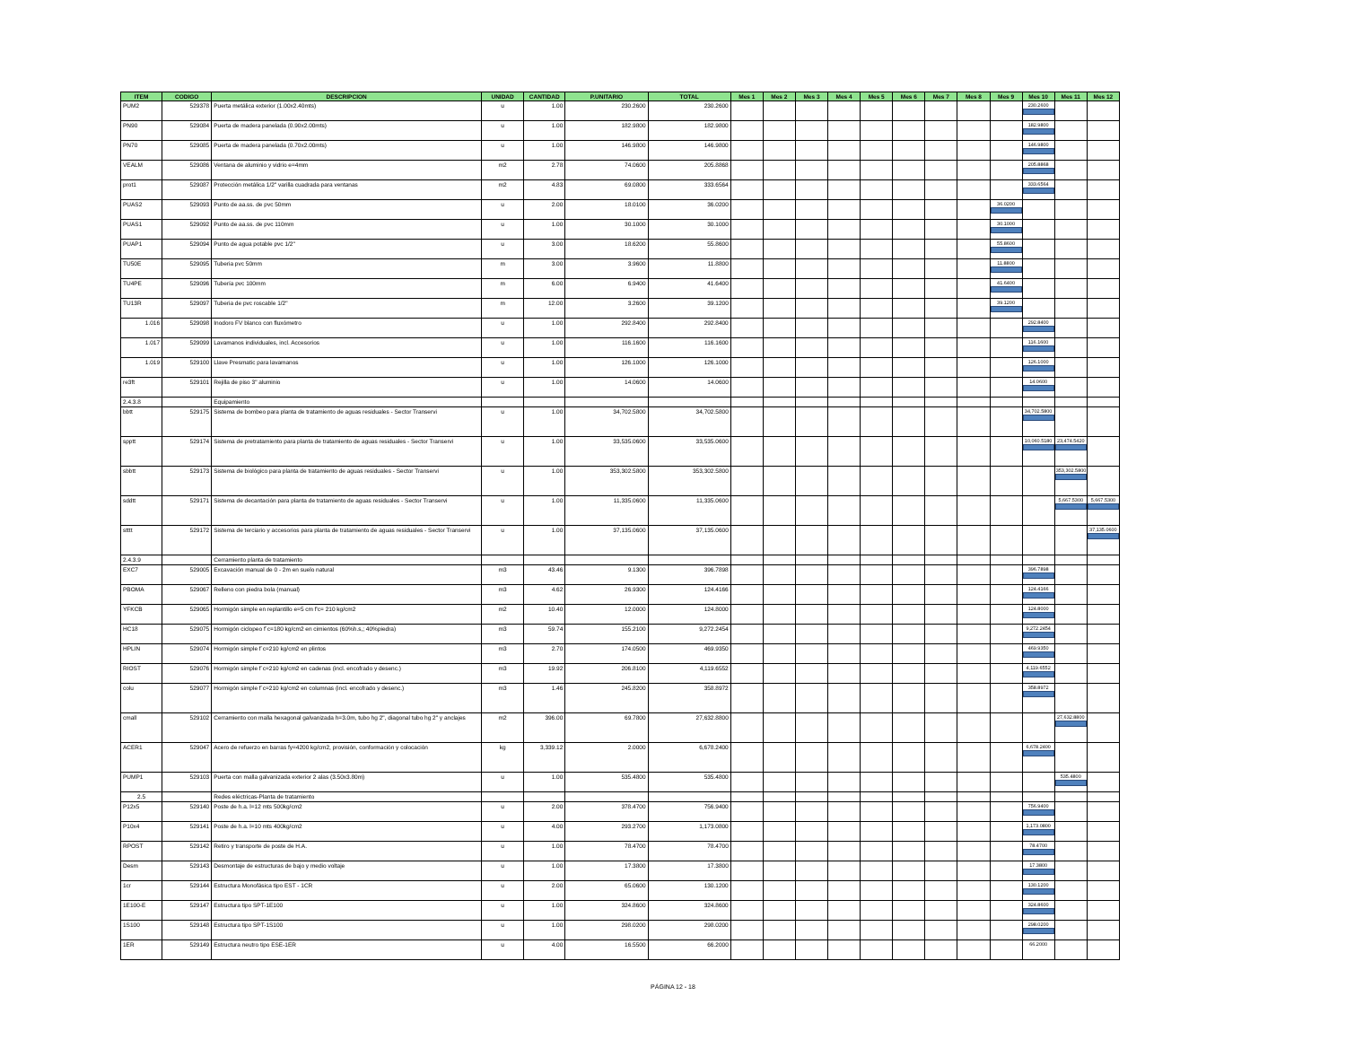| ITEM | CODIGO | DESCRIPCION | UNIDAD | CANTIDAD | P.UNITARIO | TOTAL | Mes 1 | Mes 2 | Mes 3 | Mes 4 | Mes 5 | Mes 6 | Mes 7 | Mes 8 | Mes 9 | Mes 10 | Mes 11 | Mes 12 |
| --- | --- | --- | --- | --- | --- | --- | --- | --- | --- | --- | --- | --- | --- | --- | --- | --- | --- | --- |
| PUM2 | 529378 | Puerta metálica exterior (1.00x2.40mts) | u | 1.00 | 230.2600 | 230.2600 | | | | | | | | | | 230.2600 | | |
| PN90 | 529084 | Puerta de madera panelada (0.90x2.00mts) | u | 1.00 | 182.9800 | 182.9800 | | | | | | | | | | 182.9800 | | |
| PN70 | 529085 | Puerta de madera panelada (0.70x2.00mts) | u | 1.00 | 146.9800 | 146.9800 | | | | | | | | | | 146.9800 | | |
| VEALM | 529086 | Ventana de aluminio y vidrio e=4mm | m2 | 2.78 | 74.0600 | 205.8868 | | | | | | | | | | 205.8868 | | |
| prot1 | 529087 | Protección metálica 1/2" varilla cuadrada para ventanas | m2 | 4.83 | 69.0800 | 333.6564 | | | | | | | | | | 333.6564 | | |
| PUAS2 | 529093 | Punto de aa.ss. de pvc 50mm | u | 2.00 | 18.0100 | 36.0200 | | | | | | | | | 36.0200 | | | |
| PUAS1 | 529092 | Punto de aa.ss. de pvc 110mm | u | 1.00 | 30.1000 | 30.1000 | | | | | | | | | 30.1000 | | | |
| PUAP1 | 529094 | Punto de agua potable pvc 1/2" | u | 3.00 | 18.6200 | 55.8600 | | | | | | | | | 55.8600 | | | |
| TU50E | 529095 | Tuberia pvc 50mm | m | 3.00 | 3.9600 | 11.8800 | | | | | | | | | 11.8800 | | | |
| TU4PE | 529096 | Tubería pvc 100mm | m | 6.00 | 6.9400 | 41.6400 | | | | | | | | | 41.6400 | | | |
| TU13R | 529097 | Tuberia de pvc roscable 1/2" | m | 12.00 | 3.2600 | 39.1200 | | | | | | | | | 39.1200 | | | |
| 1.016 | 529098 | Inodoro FV blanco con fluxómetro | u | 1.00 | 292.8400 | 292.8400 | | | | | | | | | | 292.8400 | | |
| 1.017 | 529099 | Lavamanos individuales, incl. Accesorios | u | 1.00 | 116.1600 | 116.1600 | | | | | | | | | | 116.1600 | | |
| 1.019 | 529100 | Llave Presmatic para lavamanos | u | 1.00 | 126.1000 | 126.1000 | | | | | | | | | | 126.1000 | | |
| re3ft | 529101 | Rejilla de piso 3" aluminio | u | 1.00 | 14.0600 | 14.0600 | | | | | | | | | | 14.0600 | | |
| 2.4.3.8 | | Equipamiento | | | | | | | | | | | | | | | | |
| bbtt | 529175 | Sistema de bombeo para planta de tratamiento de aguas residuales - Sector Transervi | u | 1.00 | 34,702.5800 | 34,702.5800 | | | | | | | | | | 34,702.5800 | | |
| spptt | 529174 | Sistema de pretratamiento para planta de tratamiento de aguas residuales - Sector Transervi | u | 1.00 | 33,535.0600 | 33,535.0600 | | | | | | | | | | 10,060.5180 | 23,474.5420 | |
| sbbtt | 529173 | Sistema de biológico para planta de tratamiento de aguas residuales - Sector Transervi | u | 1.00 | 353,302.5800 | 353,302.5800 | | | | | | | | | | | 353,302.5800 | |
| sddtt | 529171 | Sistema de decantación para planta de tratamiento de aguas residuales - Sector Transervi | u | 1.00 | 11,335.0600 | 11,335.0600 | | | | | | | | | | | 5,667.5300 | 5,667.5300 |
| stttt | 529172 | Sistema de terciario y accesorios para planta de tratamiento de aguas residuales - Sector Transervi | u | 1.00 | 37,135.0600 | 37,135.0600 | | | | | | | | | | | | 37,135.0600 |
| 2.4.3.9 | | Cerramiento planta de tratamiento | | | | | | | | | | | | | | | | |
| EXC7 | 529005 | Excavación manual de 0 - 2m en suelo natural | m3 | 43.46 | 9.1300 | 396.7898 | | | | | | | | | | 396.7898 | | |
| PBOMA | 529067 | Relleno con piedra bola (manual) | m3 | 4.62 | 26.9300 | 124.4166 | | | | | | | | | | 124.4166 | | |
| YFKCB | 529065 | Hormigón simple en replantillo e=5 cm f'c= 210 kg/cm2 | m2 | 10.40 | 12.0000 | 124.8000 | | | | | | | | | | 124.8000 | | |
| HC18 | 529075 | Hormigón ciclopeo f´c=180 kg/cm2 en cimientos (60%h.s,; 40%piedra) | m3 | 59.74 | 155.2100 | 9,272.2454 | | | | | | | | | | 9,272.2454 | | |
| HPLIN | 529074 | Hormigón simple f´c=210 kg/cm2 en plintos | m3 | 2.70 | 174.0500 | 469.9350 | | | | | | | | | | 469.9350 | | |
| RIOST | 529076 | Hormigón simple f´c=210 kg/cm2 en cadenas (incl. encofrado y desenc.) | m3 | 19.92 | 206.8100 | 4,119.6552 | | | | | | | | | | 4,119.6552 | | |
| colu | 529077 | Hormigón simple f´c=210 kg/cm2 en columnas (incl. encofrado y desenc.) | m3 | 1.46 | 245.8200 | 358.8972 | | | | | | | | | | 358.8972 | | |
| cmall | 529102 | Cerramiento con malla hexagonal galvanizada h=3.0m, tubo hg 2", diagonal tubo hg 2" y anclajes | m2 | 396.00 | 69.7800 | 27,632.8800 | | | | | | | | | | | 27,632.8800 | |
| ACER1 | 529047 | Acero de refuerzo en barras fy=4200 kg/cm2, provisión, conformación y colocación | kg | 3,339.12 | 2.0000 | 6,678.2400 | | | | | | | | | | 6,678.2400 | | |
| PUMP1 | 529103 | Puerta con malla galvanizada exterior 2 alas (3.50x3.80m) | u | 1.00 | 535.4800 | 535.4800 | | | | | | | | | | | 535.4800 | |
| 2.5 | | Redes eléctricas-Planta de tratamiento | | | | | | | | | | | | | | | | |
| P12x5 | 529140 | Poste de h.a. l=12 mts 500kg/cm2 | u | 2.00 | 378.4700 | 756.9400 | | | | | | | | | | 756.9400 | | |
| P10x4 | 529141 | Poste de h.a. l=10 mts 400kg/cm2 | u | 4.00 | 293.2700 | 1,173.0800 | | | | | | | | | | 1,173.0800 | | |
| RPOST | 529142 | Retiro y transporte de poste de H.A. | u | 1.00 | 78.4700 | 78.4700 | | | | | | | | | | 78.4700 | | |
| Desm | 529143 | Desmontaje de estructuras de bajo y medio voltaje | u | 1.00 | 17.3800 | 17.3800 | | | | | | | | | | 17.3800 | | |
| 1cr | 529144 | Estructura Monofásica tipo EST - 1CR | u | 2.00 | 65.0600 | 130.1200 | | | | | | | | | | 130.1200 | | |
| 1E100-E | 529147 | Estructura tipo SPT-1E100 | u | 1.00 | 324.8600 | 324.8600 | | | | | | | | | | 324.8600 | | |
| 1S100 | 529148 | Estructura tipo SPT-1S100 | u | 1.00 | 298.0200 | 298.0200 | | | | | | | | | | 298.0200 | | |
| 1ER | 529149 | Estructura neutro tipo ESE-1ER | u | 4.00 | 16.5500 | 66.2000 | | | | | | | | | | 66.2000 | | |
PÁGINA 12 - 18